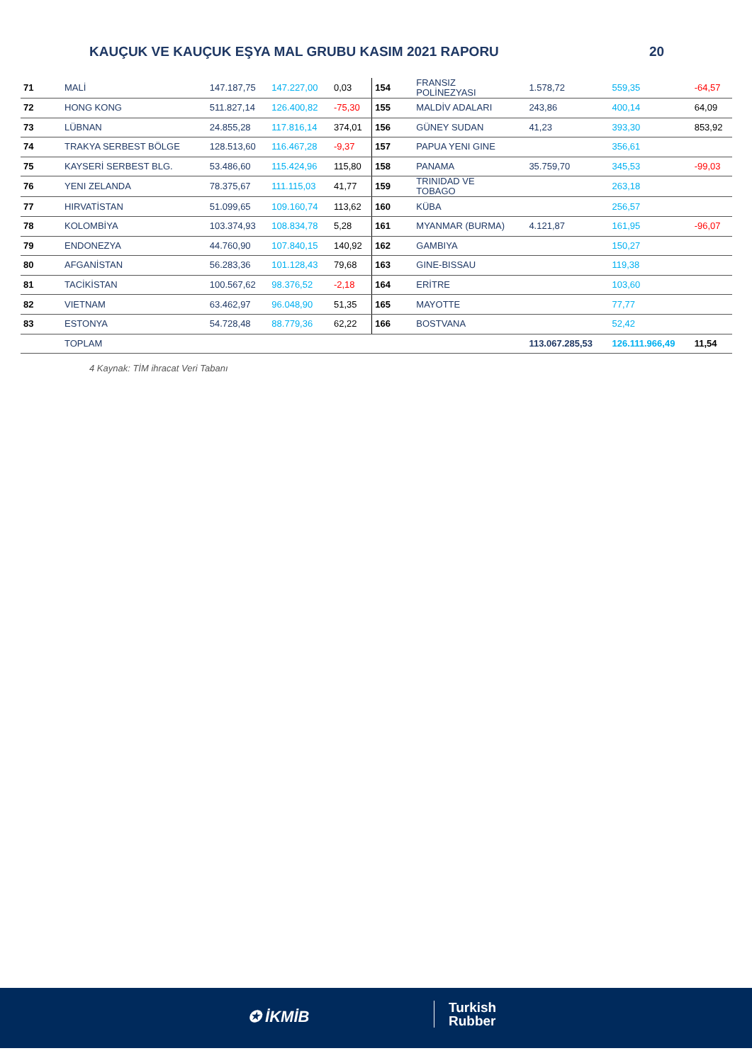KAUÇUK VE KAUÇUK EŞYA MAL GRUBU KASIM 2021 RAPORU 20
| 71 | MALİ | 147.187,75 | 147.227,00 | 0,03 | 154 | FRANSIZ POLİNEZYASI | 1.578,72 | 559,35 | -64,57 |
| 72 | HONG KONG | 511.827,14 | 126.400,82 | -75,30 | 155 | MALDİV ADALARI | 243,86 | 400,14 | 64,09 |
| 73 | LÜBNAN | 24.855,28 | 117.816,14 | 374,01 | 156 | GÜNEY SUDAN | 41,23 | 393,30 | 853,92 |
| 74 | TRAKYA SERBEST BÖLGE | 128.513,60 | 116.467,28 | -9,37 | 157 | PAPUA YENI GINE | | 356,61 | |
| 75 | KAYSERİ SERBEST BLG. | 53.486,60 | 115.424,96 | 115,80 | 158 | PANAMA | 35.759,70 | 345,53 | -99,03 |
| 76 | YENI ZELANDA | 78.375,67 | 111.115,03 | 41,77 | 159 | TRINIDAD VE TOBAGO | | 263,18 | |
| 77 | HIRVATİSTAN | 51.099,65 | 109.160,74 | 113,62 | 160 | KÜBA | | 256,57 | |
| 78 | KOLOMBİYA | 103.374,93 | 108.834,78 | 5,28 | 161 | MYANMAR (BURMA) | 4.121,87 | 161,95 | -96,07 |
| 79 | ENDONEZYA | 44.760,90 | 107.840,15 | 140,92 | 162 | GAMBIYA | | 150,27 | |
| 80 | AFGANİSTAN | 56.283,36 | 101.128,43 | 79,68 | 163 | GINE-BISSAU | | 119,38 | |
| 81 | TACİKİSTAN | 100.567,62 | 98.376,52 | -2,18 | 164 | ERİTRE | | 103,60 | |
| 82 | VIETNAM | 63.462,97 | 96.048,90 | 51,35 | 165 | MAYOTTE | | 77,77 | |
| 83 | ESTONYA | 54.728,48 | 88.779,36 | 62,22 | 166 | BOSTVANA | | 52,42 | |
| | TOPLAM | | | | | | 113.067.285,53 | 126.111.966,49 | 11,54 |
4 Kaynak: TİM ihracat Veri Tabanı
✪ İKMİB
Turkish
Rubber